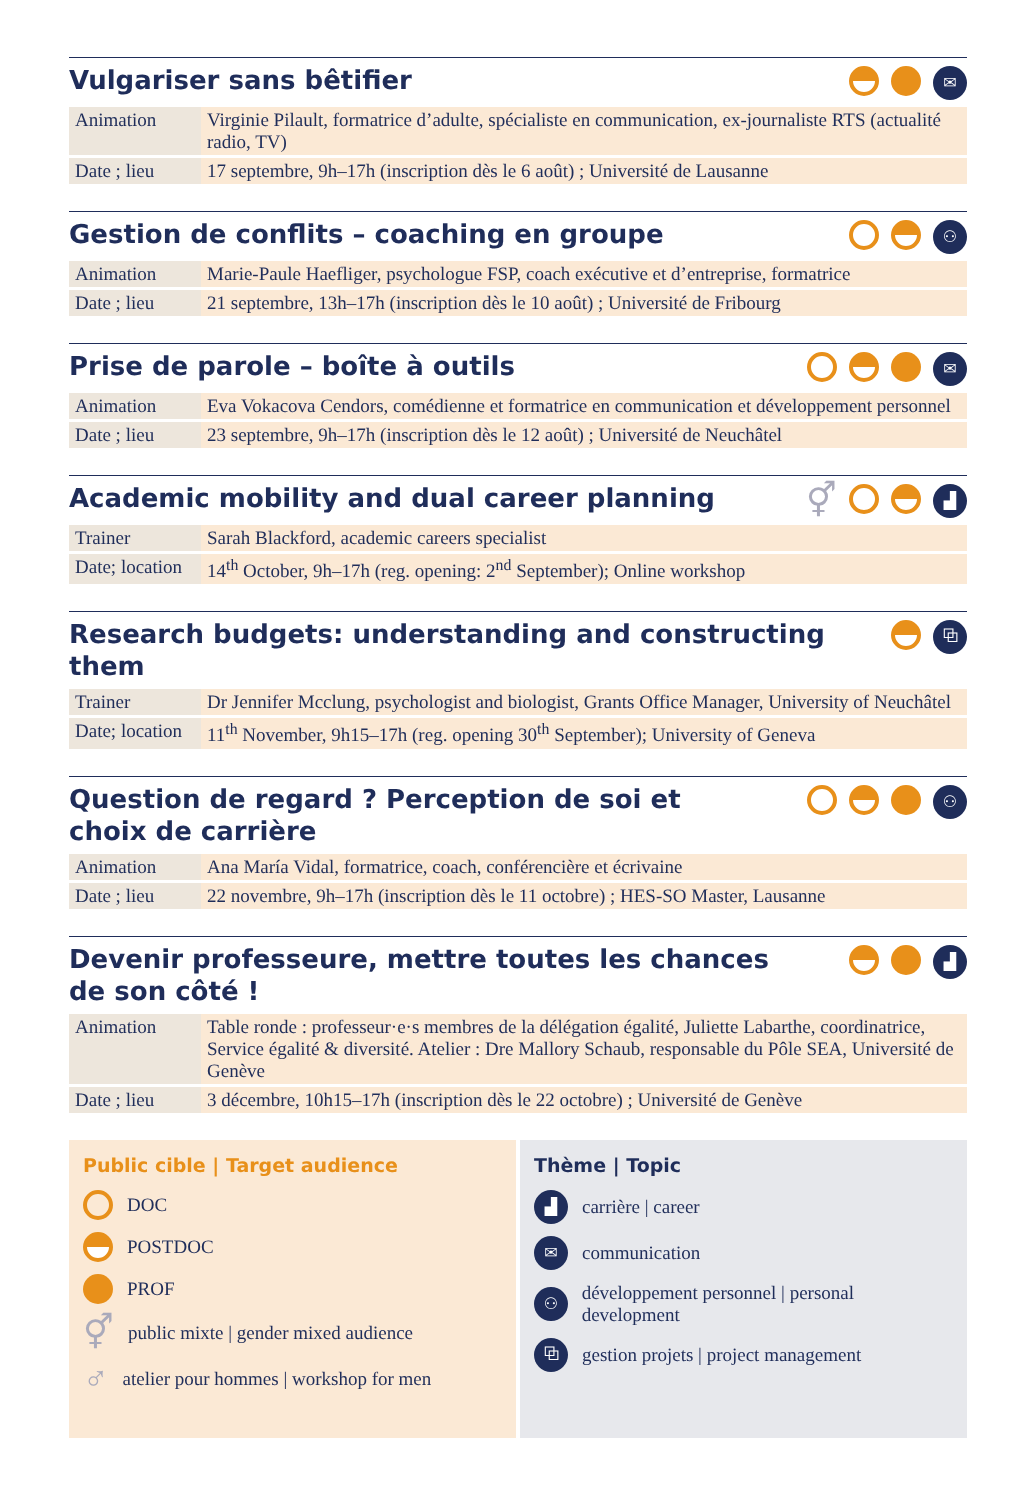Vulgariser sans bêtifier
✉
| Animation | Virginie Pilault, formatrice d’adulte, spécialiste en communication, ex-journaliste RTS (actualité radio, TV) |
| Date ; lieu | 17 septembre, 9h–17h (inscription dès le 6 août) ; Université de Lausanne |
Gestion de conflits – coaching en groupe
⚇
| Animation | Marie-Paule Haefliger, psychologue FSP, coach exécutive et d’entreprise, formatrice |
| Date ; lieu | 21 septembre, 13h–17h (inscription dès le 10 août) ; Université de Fribourg |
Prise de parole – boîte à outils
✉
| Animation | Eva Vokacova Cendors, comédienne et formatrice en communication et développement personnel |
| Date ; lieu | 23 septembre, 9h–17h (inscription dès le 12 août) ; Université de Neuchâtel |
Academic mobility and dual career planning
⚥
▟
| Trainer | Sarah Blackford, academic careers specialist |
| Date; location | 14<sup>th</sup> October, 9h–17h (reg. opening: 2<sup>nd</sup> September); Online workshop |
Research budgets: understanding and constructing them
⧉
| Trainer | Dr Jennifer Mcclung, psychologist and biologist, Grants Office Manager, University of Neuchâtel |
| Date; location | 11<sup>th</sup> November, 9h15–17h (reg. opening 30<sup>th</sup> September); University of Geneva |
Question de regard ? Perception de soi et
choix de carrière
⚇
| Animation | Ana María Vidal, formatrice, coach, conférencière et écrivaine |
| Date ; lieu | 22 novembre, 9h–17h (inscription dès le 11 octobre) ; HES-SO Master, Lausanne |
Devenir professeure, mettre toutes les chances
de son côté !
▟
| Animation | Table ronde : professeur·e·s membres de la délégation égalité, Juliette Labarthe, coordinatrice, Service égalité & diversité. Atelier : Dre Mallory Schaub, responsable du Pôle SEA, Université de Genève |
| Date ; lieu | 3 décembre, 10h15–17h (inscription dès le 22 octobre) ; Université de Genève |
Public cible | Target audience
DOC
POSTDOC
PROF
⚥
public mixte | gender mixed audience
♂
atelier pour hommes | workshop for men
Thème | Topic
▟
carrière | career
✉
communication
⚇
développement personnel | personal development
⧉
gestion projets | project management